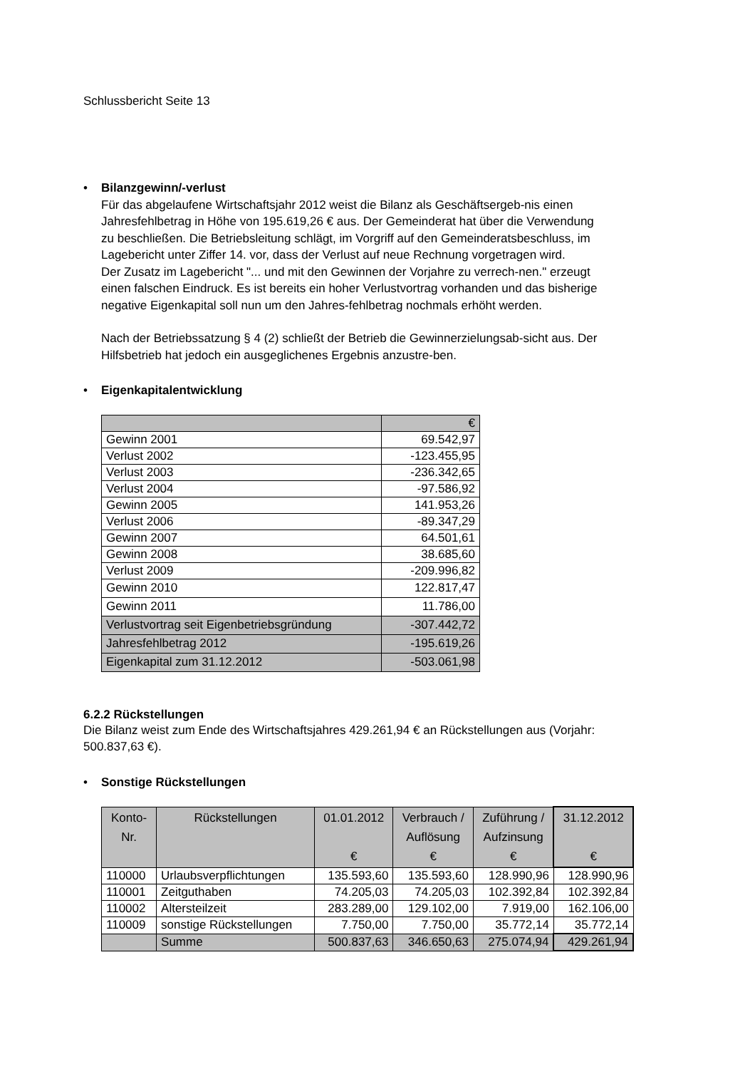Schlussbericht Seite 13
•
Bilanzgewinn/-verlust
Für das abgelaufene Wirtschaftsjahr 2012 weist die Bilanz als Geschäftsergeb-nis einen Jahresfehlbetrag in Höhe von 195.619,26 € aus. Der Gemeinderat hat über die Verwendung zu beschließen. Die Betriebsleitung schlägt, im Vorgriff auf den Gemeinderatsbeschluss, im Lagebericht unter Ziffer 14. vor, dass der Verlust auf neue Rechnung vorgetragen wird.
Der Zusatz im Lagebericht "... und mit den Gewinnen der Vorjahre zu verrech-nen." erzeugt einen falschen Eindruck. Es ist bereits ein hoher Verlustvortrag vorhanden und das bisherige negative Eigenkapital soll nun um den Jahres-fehlbetrag nochmals erhöht werden.
Nach der Betriebssatzung § 4 (2) schließt der Betrieb die Gewinnerzielungsab-sicht aus. Der Hilfsbetrieb hat jedoch ein ausgeglichenes Ergebnis anzustre-ben.
•
Eigenkapitalentwicklung
| | € |
| --- | --- |
| Gewinn 2001 | 69.542,97 |
| Verlust 2002 | -123.455,95 |
| Verlust 2003 | -236.342,65 |
| Verlust 2004 | -97.586,92 |
| Gewinn 2005 | 141.953,26 |
| Verlust 2006 | -89.347,29 |
| Gewinn 2007 | 64.501,61 |
| Gewinn 2008 | 38.685,60 |
| Verlust 2009 | -209.996,82 |
| Gewinn 2010 | 122.817,47 |
| Gewinn 2011 | 11.786,00 |
| Verlustvortrag seit Eigenbetriebsgründung | -307.442,72 |
| Jahresfehlbetrag 2012 | -195.619,26 |
| Eigenkapital zum 31.12.2012 | -503.061,98 |
6.2.2 Rückstellungen
Die Bilanz weist zum Ende des Wirtschaftsjahres 429.261,94 € an Rückstellungen aus (Vorjahr: 500.837,63 €).
•
Sonstige Rückstellungen
| Konto- Nr. | Rückstellungen | 01.01.2012 € | Verbrauch / Auflösung € | Zuführung / Aufzinsung € | 31.12.2012 € |
| --- | --- | --- | --- | --- | --- |
| 110000 | Urlaubsverpflichtungen | 135.593,60 | 135.593,60 | 128.990,96 | 128.990,96 |
| 110001 | Zeitguthaben | 74.205,03 | 74.205,03 | 102.392,84 | 102.392,84 |
| 110002 | Altersteilzeit | 283.289,00 | 129.102,00 | 7.919,00 | 162.106,00 |
| 110009 | sonstige Rückstellungen | 7.750,00 | 7.750,00 | 35.772,14 | 35.772,14 |
| | Summe | 500.837,63 | 346.650,63 | 275.074,94 | 429.261,94 |